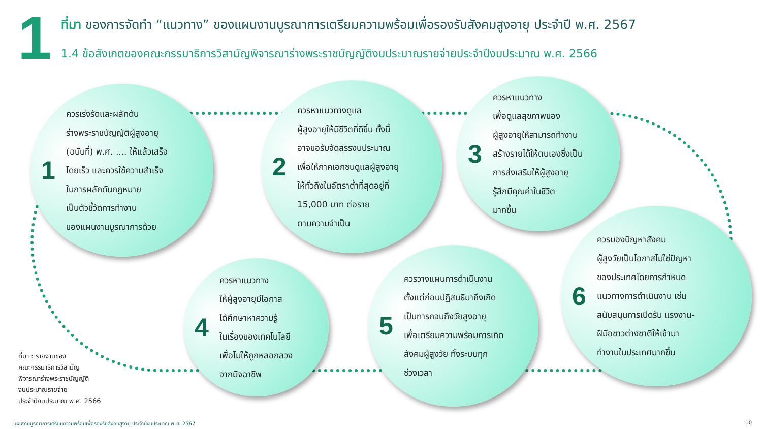1
ที่มา ของการจัดทำ “แนวทาง” ของแผนงานบูรณาการเตรียมความพร้อมเพื่อรองรับสังคมสูงอายุ ประจำปี พ.ศ. 2567
1.4 ข้อสังเกตของคณะกรรมาธิการวิสามัญพิจารณาร่างพระราชบัญญัติงบประมาณรายจ่ายประจำปีงบประมาณ พ.ศ. 2566
1
ควรเร่งรัดและผลักดัน
ร่างพระราชบัญญัติผู้สูงอายุ
(ฉบับที่) พ.ศ. .... ให้แล้วเสร็จ
โดยเร็ว และควรใช้ความสำเร็จ
ในการผลักดันกฎหมาย
เป็นตัวชี้วัดการทำงาน
ของแผนงานบูรณาการด้วย
2
ควรหาแนวทางดูแล
ผู้สูงอายุให้มีชีวิตที่ดีขึ้น ทั้งนี้
อาจขอรับจัดสรรงบประมาณ
เพื่อให้ภาคเอกชนดูแลผู้สูงอายุ
ให้ทั่วถึงในอัตราต่ำที่สุดอยู่ที่
15,000 บาท ต่อราย
ตามความจำเป็น
3
ควรหาแนวทาง
เพื่อดูแลสุขภาพของ
ผู้สูงอายุให้สามารถทำงาน
สร้างรายได้ให้ตนเองซึ่งเป็น
การส่งเสริมให้ผู้สูงอายุ
รู้สึกมีคุณค่าในชีวิต
มากขึ้น
4
ควรหาแนวทาง
ให้ผู้สูงอายุมีโอกาส
ได้ศึกษาหาความรู้
ในเรื่องของเทคโนโลยี
เพื่อไม่ให้ถูกหลอกลวง
จากมิจฉาชีพ
5
ควรวางแผนการดำเนินงาน
ตั้งแต่ก่อนปฏิสนธิมาถึงเกิด
เป็นทารกจนถึงวัยสูงอายุ
เพื่อเตรียมความพร้อมการเกิด
สังคมผู้สูงวัย ทั้งระบบทุก
ช่วงเวลา
6
ควรมองปัญหาสังคม
ผู้สูงวัยเป็นโอกาสไม่ใช่ปัญหา
ของประเทศโดยการกำหนด
แนวทางการดำเนินงาน เช่น
สนับสนุนการเปิดรับ แรงงาน-
ฝีมือชาวต่างชาติให้เข้ามา
ทำงานในประเทศมากขึ้น
ที่มา : รายงานของ
คณะกรรมาธิการวิสามัญ
พิจารณาร่างพระราชบัญญัติ
งบประมาณรายจ่าย
ประจำปีงบประมาณ พ.ศ. 2566
แผนงานบูรณาการเตรียมความพร้อมเพื่อรองรับสังคมสูงวัย ประจำปีงบประมาณ พ.ศ. 2567
10